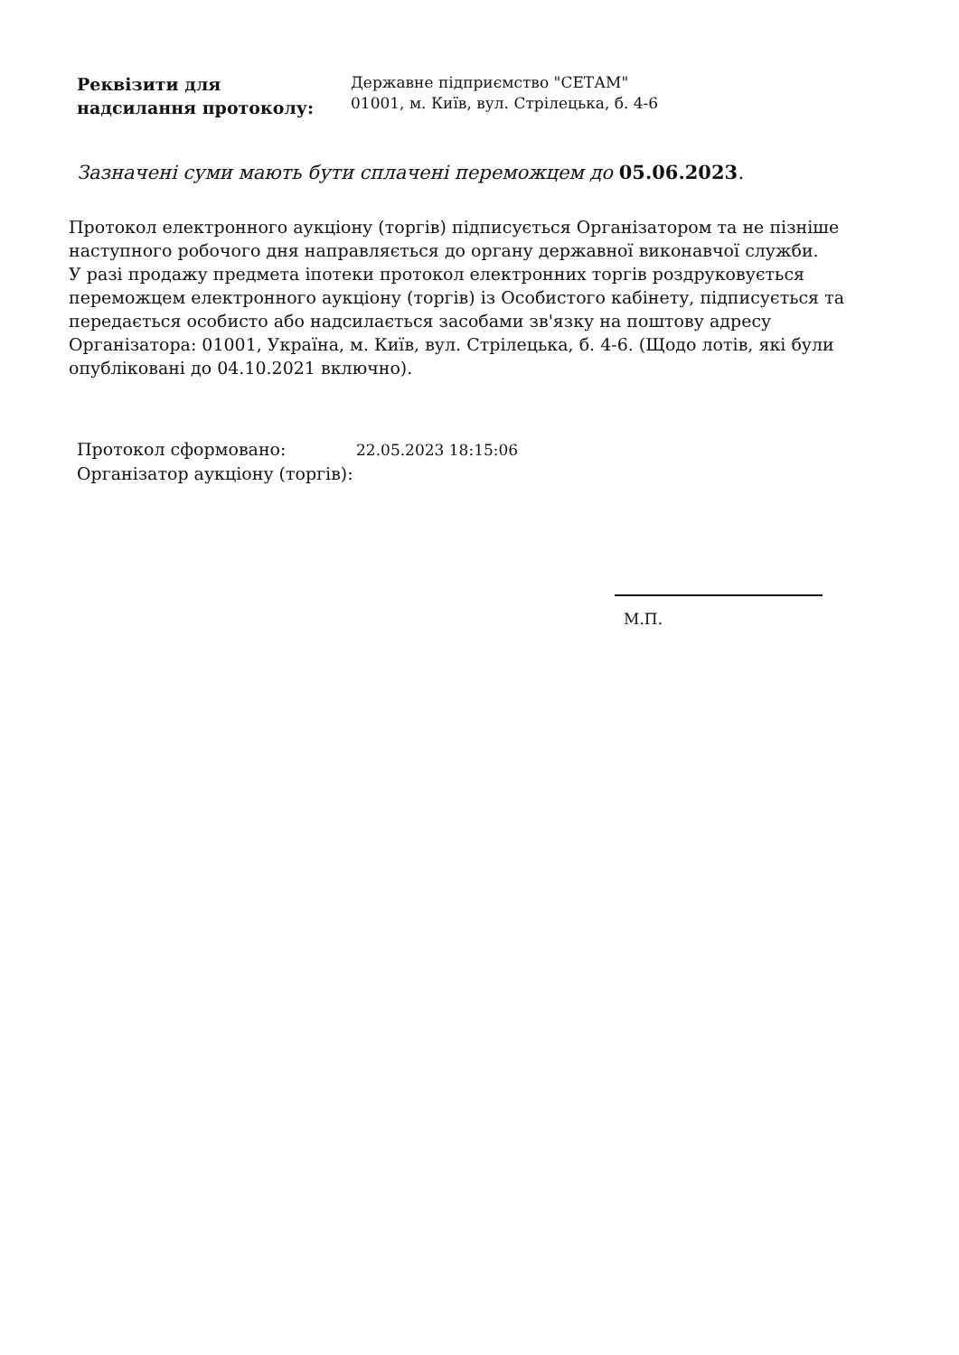Реквізити для
надсилання протоколу:
Державне підприємство "СЕТАМ"
01001, м. Київ, вул. Стрілецька, б. 4-6
Зазначені суми мають бути сплачені переможцем до 05.06.2023.
Протокол електронного аукціону (торгів) підписується Організатором та не пізніше наступного робочого дня направляється до органу державної виконавчої служби.
У разі продажу предмета іпотеки протокол електронних торгів роздруковується переможцем електронного аукціону (торгів) із Особистого кабінету, підписується та передається особисто або надсилається засобами зв'язку на поштову адресу Організатора: 01001, Україна, м. Київ, вул. Стрілецька, б. 4-6. (Щодо лотів, які були опубліковані до 04.10.2021 включно).
Протокол сформовано: 22.05.2023 18:15:06
Організатор аукціону (торгів):
М.П.